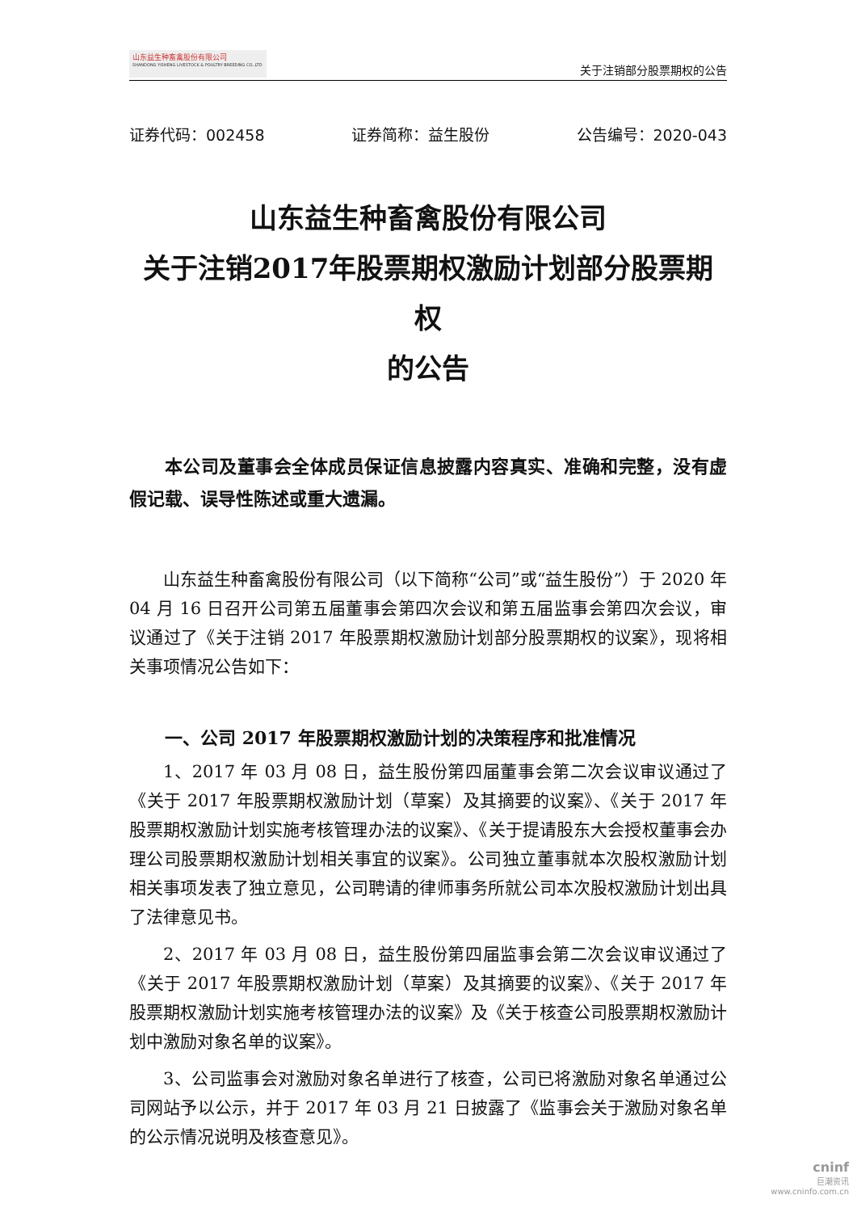山东益生种畜禽股份有限公司
SHANDONG YISHENG LIVESTOCK & POULTRY BREEDING CO.,LTD
关于注销部分股票期权的公告
证券代码：002458 证券简称：益生股份 公告编号：2020-043
山东益生种畜禽股份有限公司
关于注销2017年股票期权激励计划部分股票期权
的公告
本公司及董事会全体成员保证信息披露内容真实、准确和完整，没有虚假记载、误导性陈述或重大遗漏。
山东益生种畜禽股份有限公司（以下简称“公司”或“益生股份”）于 2020 年 04 月 16 日召开公司第五届董事会第四次会议和第五届监事会第四次会议，审议通过了《关于注销 2017 年股票期权激励计划部分股票期权的议案》，现将相关事项情况公告如下：
一、公司 2017 年股票期权激励计划的决策程序和批准情况
1、2017 年 03 月 08 日，益生股份第四届董事会第二次会议审议通过了《关于 2017 年股票期权激励计划（草案）及其摘要的议案》、《关于 2017 年股票期权激励计划实施考核管理办法的议案》、《关于提请股东大会授权董事会办理公司股票期权激励计划相关事宜的议案》。公司独立董事就本次股权激励计划相关事项发表了独立意见，公司聘请的律师事务所就公司本次股权激励计划出具了法律意见书。
2、2017 年 03 月 08 日，益生股份第四届监事会第二次会议审议通过了《关于 2017 年股票期权激励计划（草案）及其摘要的议案》、《关于 2017 年股票期权激励计划实施考核管理办法的议案》及《关于核查公司股票期权激励计划中激励对象名单的议案》。
3、公司监事会对激励对象名单进行了核查，公司已将激励对象名单通过公司网站予以公示，并于 2017 年 03 月 21 日披露了《监事会关于激励对象名单的公示情况说明及核查意见》。
cninf
巨潮资讯
www.cninfo.com.cn